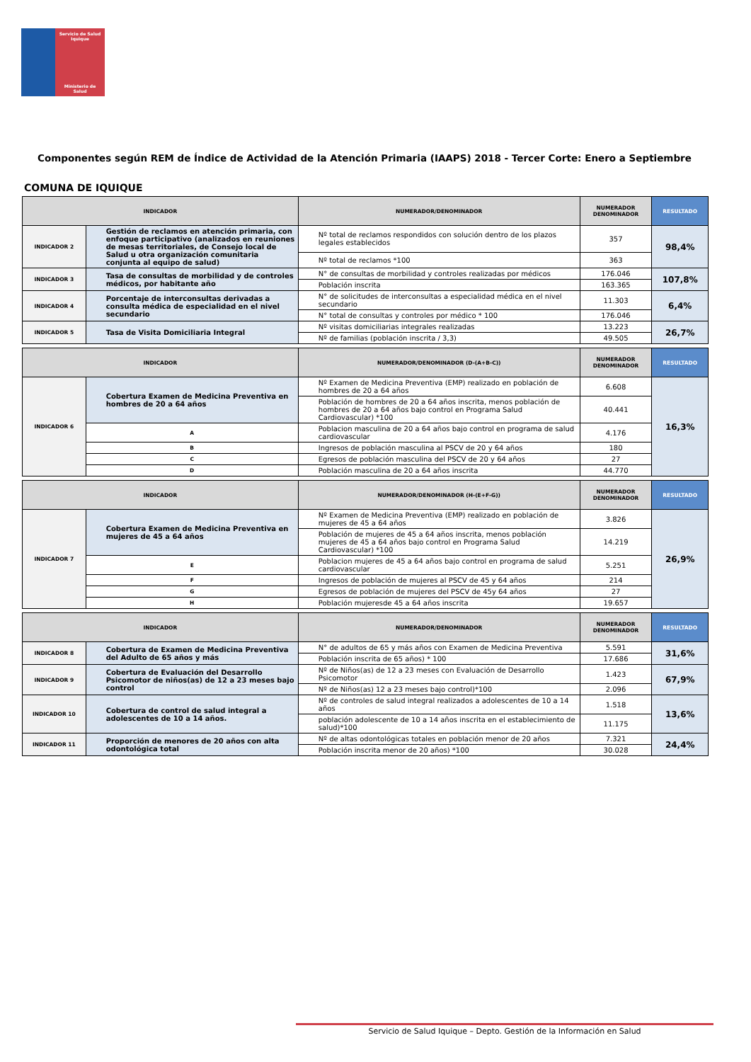Servicio de Salud
Iquique
Ministerio de Salud
Componentes según REM de Índice de Actividad de la Atención Primaria (IAAPS) 2018 - Tercer Corte: Enero a Septiembre
COMUNA DE IQUIQUE
| INDICADOR | | NUMERADOR/DENOMINADOR | NUMERADOR DENOMINADOR | RESULTADO |
| --- | --- | --- | --- | --- |
| INDICADOR 2 | Gestión de reclamos en atención primaria, con enfoque participativo (analizados en reuniones de mesas territoriales, de Consejo local de Salud u otra organización comunitaria conjunta al equipo de salud) | Nº total de reclamos respondidos con solución dentro de los plazos legales establecidos | 357 | 98,4% |
| | | Nº total de reclamos *100 | 363 | |
| INDICADOR 3 | Tasa de consultas de morbilidad y de controles médicos, por habitante año | N° de consultas de morbilidad y controles realizadas por médicos | 176.046 | 107,8% |
| | | Población inscrita | 163.365 | |
| INDICADOR 4 | Porcentaje de interconsultas derivadas a consulta médica de especialidad en el nivel secundario | N° de solicitudes de interconsultas a especialidad médica en el nivel secundario | 11.303 | 6,4% |
| | | N° total de consultas y controles por médico * 100 | 176.046 | |
| INDICADOR 5 | Tasa de Visita Domiciliaria Integral | Nº visitas domiciliarias integrales realizadas | 13.223 | 26,7% |
| | | Nº de familias (población inscrita / 3,3) | 49.505 | |
| INDICADOR | | NUMERADOR/DENOMINADOR (D-(A+B-C)) | NUMERADOR DENOMINADOR | RESULTADO |
| --- | --- | --- | --- | --- |
| INDICADOR 6 | Cobertura Examen de Medicina Preventiva en hombres de 20 a 64 años | Nº Examen de Medicina Preventiva (EMP) realizado en población de hombres de 20 a 64 años | 6.608 | 16,3% |
| | | Población de hombres de 20 a 64 años inscrita, menos población de hombres de 20 a 64 años bajo control en Programa Salud Cardiovascular) *100 | 40.441 | |
| | A | Poblacion masculina de 20 a 64 años bajo control en programa de salud cardiovascular | 4.176 | |
| | B | Ingresos de población masculina al PSCV de 20 y 64 años | 180 | |
| | C | Egresos de población masculina del PSCV de 20 y 64 años | 27 | |
| | D | Población masculina de 20 a 64 años inscrita | 44.770 | |
| INDICADOR | | NUMERADOR/DENOMINADOR (H-(E+F-G)) | NUMERADOR DENOMINADOR | RESULTADO |
| --- | --- | --- | --- | --- |
| INDICADOR 7 | Cobertura Examen de Medicina Preventiva en mujeres de 45 a 64 años | Nº Examen de Medicina Preventiva (EMP) realizado en población de mujeres de 45 a 64 años | 3.826 | 26,9% |
| | | Población de mujeres de 45 a 64 años inscrita, menos población mujeres de 45 a 64 años bajo control en Programa Salud Cardiovascular) *100 | 14.219 | |
| | E | Poblacion mujeres de 45 a 64 años bajo control en programa de salud cardiovascular | 5.251 | |
| | F | Ingresos de población de mujeres al PSCV de 45 y 64 años | 214 | |
| | G | Egresos de población de mujeres del PSCV de 45y 64 años | 27 | |
| | H | Población mujeresde 45 a 64 años inscrita | 19.657 | |
| INDICADOR | | NUMERADOR/DENOMINADOR | NUMERADOR DENOMINADOR | RESULTADO |
| --- | --- | --- | --- | --- |
| INDICADOR 8 | Cobertura de Examen de Medicina Preventiva del Adulto de 65 años y más | N° de adultos de 65 y más años con Examen de Medicina Preventiva | 5.591 | 31,6% |
| | | Población inscrita de 65 años) * 100 | 17.686 | |
| INDICADOR 9 | Cobertura de Evaluación del Desarrollo Psicomotor de niños(as) de 12 a 23 meses bajo control | Nº de Niños(as) de 12 a 23 meses con Evaluación de Desarrollo Psicomotor | 1.423 | 67,9% |
| | | Nº de Niños(as) 12 a 23 meses bajo control)*100 | 2.096 | |
| INDICADOR 10 | Cobertura de control de salud integral a adolescentes de 10 a 14 años. | Nº de controles de salud integral realizados a adolescentes de 10 a 14 años | 1.518 | 13,6% |
| | | población adolescente de 10 a 14 años inscrita en el establecimiento de salud)*100 | 11.175 | |
| INDICADOR 11 | Proporción de menores de 20 años con alta odontológica total | Nº de altas odontológicas totales en población menor de 20 años | 7.321 | 24,4% |
| | | Población inscrita menor de 20 años) *100 | 30.028 | |
Servicio de Salud Iquique – Depto. Gestión de la Información en Salud